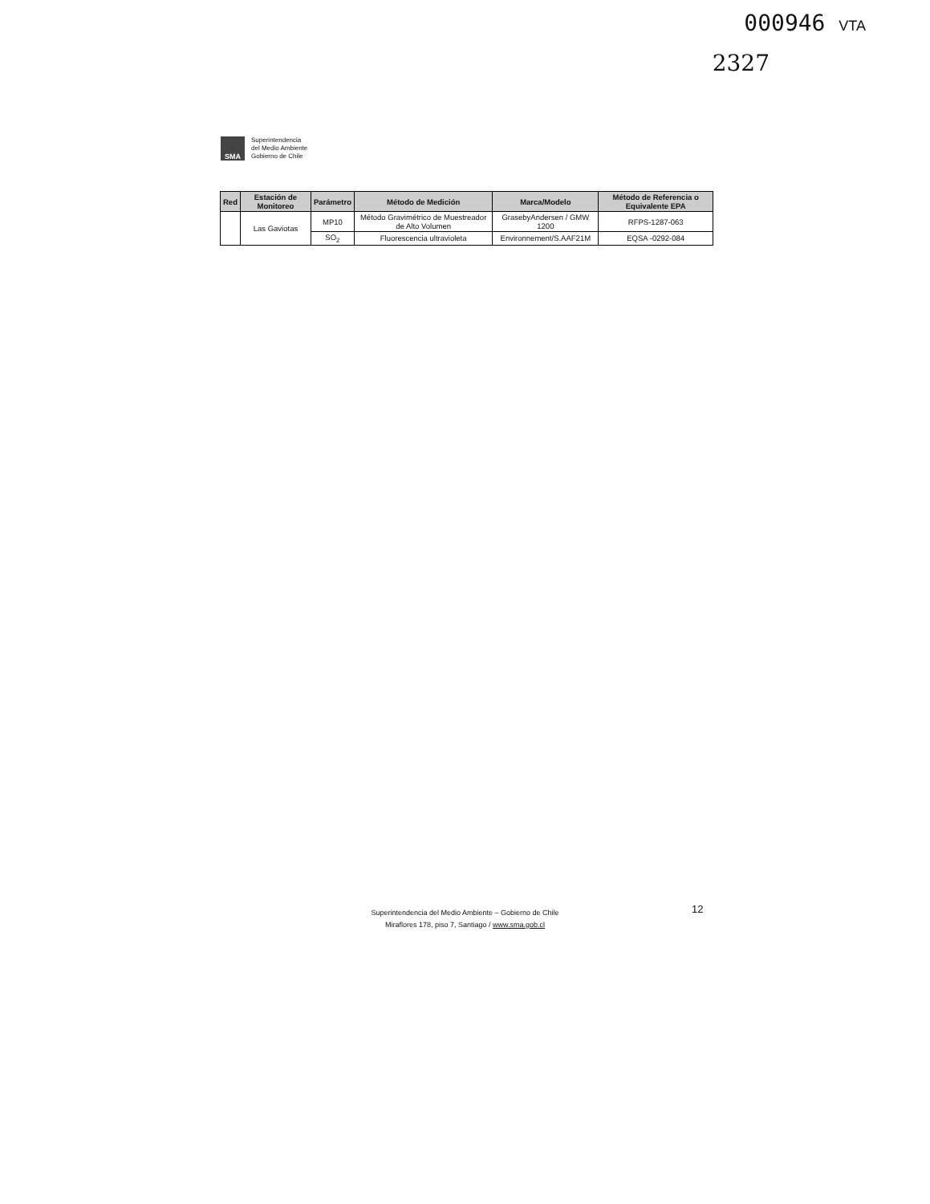000946 VTA
2327
SMA
Superintendencia
del Medio Ambiente
Gobierno de Chile
| Red | Estación de Monitoreo | Parámetro | Método de Medición | Marca/Modelo | Método de Referencia o Equivalente EPA |
| --- | --- | --- | --- | --- | --- |
| | Las Gaviotas | MP10 | Método Gravimétrico de Muestreador de Alto Volumen | GrasebyAndersen / GMW 1200 | RFPS-1287-063 |
| | | SO<sub>2</sub> | Fluorescencia ultravioleta | Environnement/S.AAF21M | EQSA -0292-084 |
12
Superintendencia del Medio Ambiente – Gobierno de Chile
Miraflores 178, piso 7, Santiago / www.sma.gob.cl